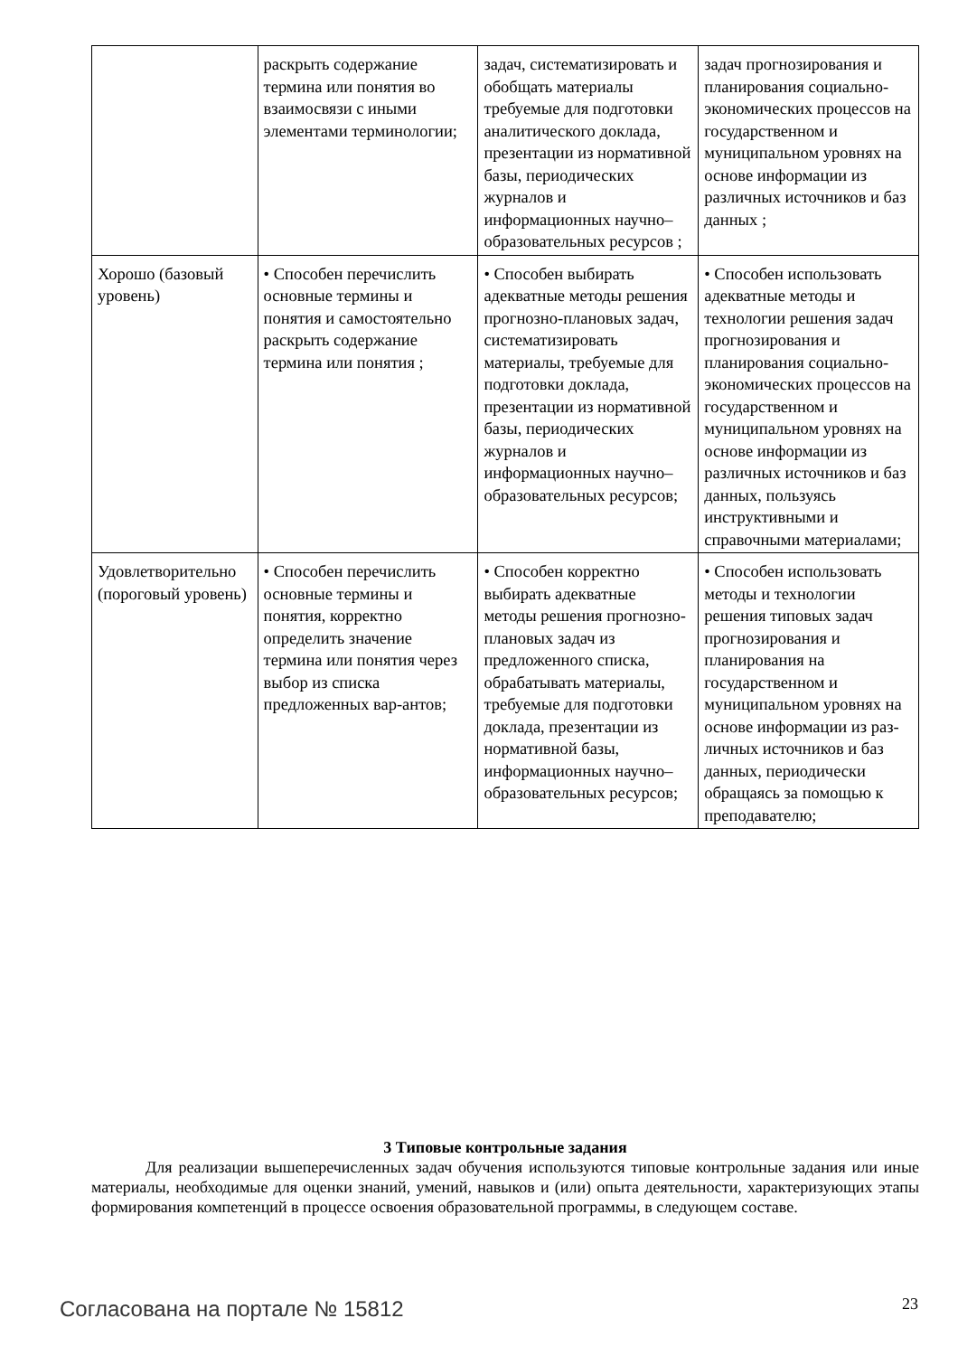| | раскрыть содержание термина или понятия во взаимосвязи с иными элементами терминологии; | задач, систематизировать и обобщать материалы требуемые для подготовки аналитического доклада, презентации из нормативной базы, периодических журналов и информационных научно–образовательных ресурсов ; | задач прогнозирования и планирования социально-экономических процессов на государственном и муниципальном уровнях на основе информации из различных источников и баз данных ; |
| Хорошо (базовый уровень) | • Способен перечислить основные термины и понятия и самостоятельно раскрыть содержание термина или понятия ; | • Способен выбирать адекватные методы решения прогнозно-плановых задач, систематизировать материалы, требуемые для подготовки доклада, презентации из нормативной базы, периодических журналов и информационных научно–образовательных ресурсов; | • Способен использовать адекватные методы и технологии решения задач прогнозирования и планирования социально-экономических процессов на государственном и муниципальном уровнях на основе информации из различных источников и баз данных, пользуясь инструктивными и справочными материалами; |
| Удовлетворительно (пороговый уровень) | • Способен перечислить основные термины и понятия, корректно определить значение термина или понятия через выбор из списка предложенных вар-антов; | • Способен корректно выбирать адекватные методы решения прогнозно-плановых задач из предложенного списка, обрабатывать материалы, требуемые для подготовки доклада, презентации из нормативной базы, информационных научно–образовательных ресурсов; | • Способен использовать методы и технологии решения типовых задач прогнозирования и планирования на государственном и муниципальном уровнях на основе информации из раз-личных источников и баз данных, периодически обращаясь за помощью к преподавателю; |
3 Типовые контрольные задания
Для реализации вышеперечисленных задач обучения используются типовые контрольные задания или иные материалы, необходимые для оценки знаний, умений, навыков и (или) опыта деятельности, характеризующих этапы формирования компетенций в процессе освоения образовательной программы, в следующем составе.
Согласована на портале № 15812 23